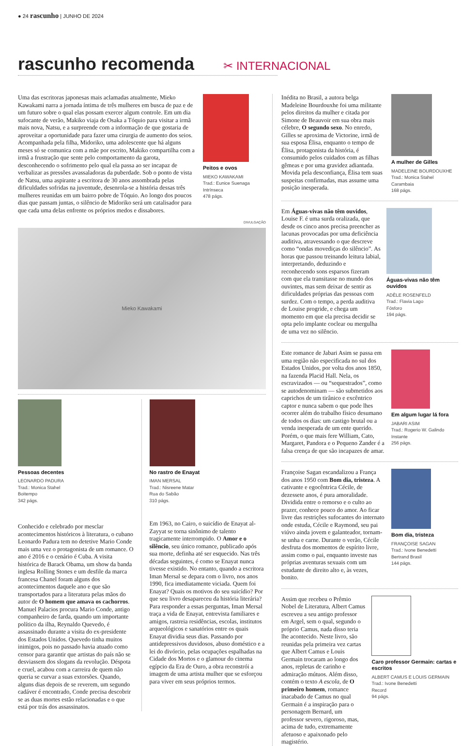● 24 rascunho | JUNHO DE 2024
rascunho recomenda
✂ INTERNACIONAL
Uma das escritoras japonesas mais aclamadas atualmente, Mieko Kawakami narra a jornada íntima de três mulheres em busca de paz e de um futuro sobre o qual elas possam exercer algum controle. Em um dia sufocante de verão, Makiko viaja de Osaka a Tóquio para visitar a irmã mais nova, Natsu, e a surpreende com a informação de que gostaria de aproveitar a oportunidade para fazer uma cirurgia de aumento dos seios. Acompanhada pela filha, Midoriko, uma adolescente que há alguns meses só se comunica com a mãe por escrito, Makiko compartilha com a irmã a frustração que sente pelo comportamento da garota, desconhecendo o sofrimento pelo qual ela passa ao ser incapaz de verbalizar as pressões avassaladoras da puberdade. Sob o ponto de vista de Natsu, uma aspirante a escritora de 30 anos assombrada pelas dificuldades sofridas na juventude, desenrola-se a história dessas três mulheres reunidas em um bairro pobre de Tóquio. Ao longo dos poucos dias que passam juntas, o silêncio de Midoriko será um catalisador para que cada uma delas enfrente os próprios medos e dissabores.
Peitos e ovos
MIEKO KAWAKAMI
Trad.: Eunice Suenaga
Intrínseca
478 págs.
DIVULGAÇÃO
Mieko Kawakami
Pessoas decentes
LEONARDO PADURA
Trad.: Monica Stahel
Boitempo
342 págs.
Conhecido e celebrado por mesclar acontecimentos históricos à literatura, o cubano Leonardo Padura tem no detetive Mario Conde mais uma vez o protagonista de um romance. O ano é 2016 e o cenário é Cuba. A visita histórica de Barack Obama, um show da banda inglesa Rolling Stones e um desfile da marca francesa Chanel foram alguns dos acontecimentos daquele ano e que são transportados para a literatura pelas mãos do autor de O homem que amava os cachorros. Manuel Palacios procura Mario Conde, antigo companheiro de farda, quando um importante político da ilha, Reynaldo Quevedo, é assassinado durante a visita do ex-presidente dos Estados Unidos. Quevedo tinha muitos inimigos, pois no passado havia atuado como censor para garantir que artistas do país não se desviassem dos slogans da revolução. Déspota e cruel, acabou com a carreira de quem não queria se curvar a suas extorsões. Quando, alguns dias depois de se reverem, um segundo cadáver é encontrado, Conde precisa descobrir se as duas mortes estão relacionadas e o que está por trás dos assassinatos.
No rastro de Enayat
IMAN MERSAL
Trad.: Nisreene Matar
Rua do Sabão
310 págs.
Em 1963, no Cairo, o suicídio de Enayat al-Zayyat se torna sinônimo de talento tragicamente interrompido. O Amor e o silêncio, seu único romance, publicado após sua morte, definha até ser esquecido. Nas três décadas seguintes, é como se Enayat nunca tivesse existido. No entanto, quando a escritora Iman Mersal se depara com o livro, nos anos 1990, fica imediatamente viciada. Quem foi Enayat? Quais os motivos do seu suicídio? Por que seu livro desapareceu da história literária? Para responder a essas perguntas, Iman Mersal traça a vida de Enayat, entrevista familiares e amigos, rastreia residências, escolas, institutos arqueológicos e sanatórios entre os quais Enayat dividia seus dias. Passando por antidepressivos duvidosos, abuso doméstico e a lei do divórcio, pelas ocupações espalhadas na Cidade dos Mortos e o glamour do cinema egípcio da Era de Ouro, a obra reconstrói a imagem de uma artista mulher que se esforçou para viver em seus próprios termos.
Inédita no Brasil, a autora belga Madeleine Bourdouxhe foi uma militante pelos direitos da mulher e citada por Simone de Beauvoir em sua obra mais célebre, O segundo sexo. No enredo, Gilles se aproxima de Victorine, irmã de sua esposa Élisa, enquanto o tempo de Élisa, protagonista da história, é consumido pelos cuidados com as filhas gêmeas e por uma gravidez adiantada. Movida pela desconfiança, Élisa tem suas suspeitas confirmadas, mas assume uma posição inesperada.
A mulher de Gilles
MADELEINE BOURDOUXHE
Trad.: Monica Stahel
Carambaia
168 págs.
Em Águas-vivas não têm ouvidos, Louise F. é uma surda oralizada, que desde os cinco anos precisa preencher as lacunas provocadas por uma deficiência auditiva, atravessando o que descreve como “ondas movediças do silêncio”. As horas que passou treinando leitura labial, interpretando, deduzindo e reconhecendo sons esparsos fizeram com que ela transitasse no mundo dos ouvintes, mas sem deixar de sentir as dificuldades próprias das pessoas com surdez. Com o tempo, a perda auditiva de Louise progride, e chega um momento em que ela precisa decidir se opta pelo implante coclear ou mergulha de uma vez no silêncio.
Águas-vivas não têm ouvidos
ADÈLE ROSENFELD
Trad.: Flavia Lago
Fósforo
194 págs.
Este romance de Jabari Asim se passa em uma região não especificada no sul dos Estados Unidos, por volta dos anos 1850, na fazenda Placid Hall. Nela, os escravizados — ou “sequestrados”, como se autodenominam — são submetidos aos caprichos de um tirânico e excêntrico captor e nunca sabem o que pode lhes ocorrer além do trabalho físico desumano de todos os dias: um castigo brutal ou a venda inesperada de um ente querido. Porém, o que mais fere William, Cato, Margaret, Pandora e o Pequeno Zander é a falsa crença de que são incapazes de amar.
Em algum lugar lá fora
JABARI ASIM
Trad.: Rogerio W. Galindo
Instante
256 págs.
Françoise Sagan escandalizou a França dos anos 1950 com Bom dia, tristeza. A cativante e egocêntrica Cécile, de dezessete anos, é pura amoralidade. Dividida entre o remorso e o culto ao prazer, conhece pouco do amor. Ao ficar livre das restrições sufocantes do internato onde estuda, Cécile e Raymond, seu pai viúvo ainda jovem e galanteador, tornam-se unha e carne. Durante o verão, Cécile desfruta dos momentos de espírito livre, assim como o pai, enquanto investe nas próprias aventuras sexuais com um estudante de direito alto e, às vezes, bonito.
Bom dia, tristeza
FRANÇOISE SAGAN
Trad.: Ivone Benedetti
Bertrand Brasil
144 págs.
Assim que recebeu o Prêmio Nobel de Literatura, Albert Camus escreveu a seu antigo professor em Argel, sem o qual, segundo o próprio Camus, nada disso teria lhe acontecido. Neste livro, são reunidas pela primeira vez cartas que Albert Camus e Louis Germain trocaram ao longo dos anos, repletas de carinho e admiração mútuos. Além disso, contém o texto A escola, de O primeiro homem, romance inacabado de Camus no qual Germain é a inspiração para o personagem Bernard, um professor severo, rigoroso, mas, acima de tudo, extremamente afetuoso e apaixonado pelo magistério.
Caro professor Germain: cartas e escritos
ALBERT CAMUS E LOUIS GERMAIN
Trad.: Ivone Benedetti
Record
94 págs.